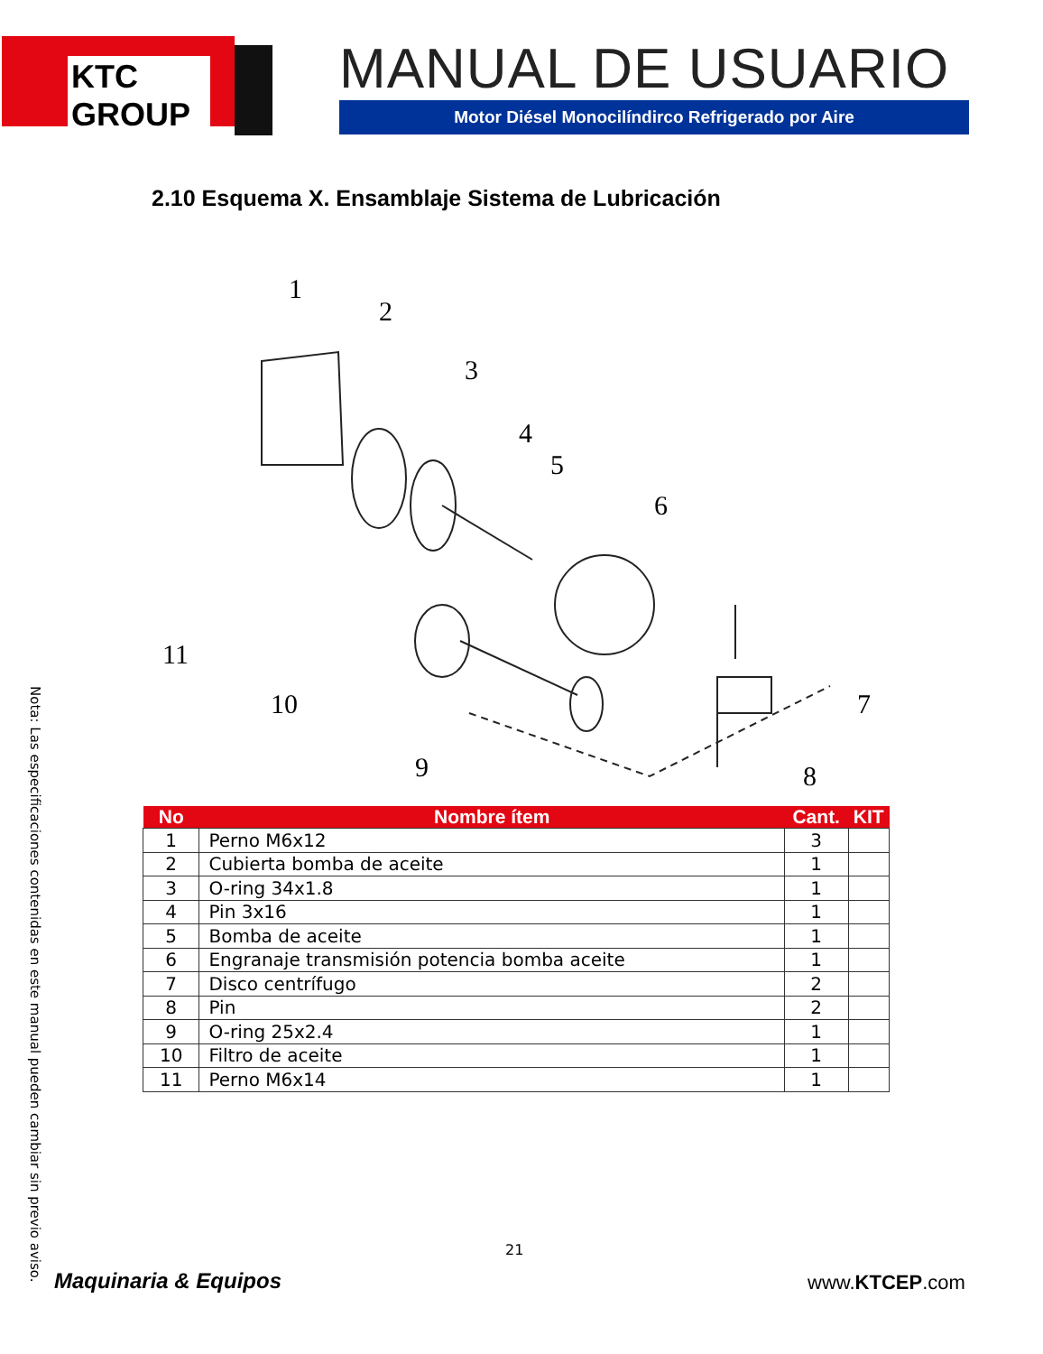KTC GROUP
MANUAL DE USUARIO
Motor Diésel Monocilíndirco Refrigerado por Aire
2.10 Esquema X. Ensamblaje Sistema de Lubricación
1
2
3
4
5
6
7
8
9
10
11
| No | Nombre ítem | Cant. | KIT |
| --- | --- | --- | --- |
| 1 | Perno M6x12 | 3 | |
| 2 | Cubierta bomba de aceite | 1 | |
| 3 | O-ring 34x1.8 | 1 | |
| 4 | Pin 3x16 | 1 | |
| 5 | Bomba de aceite | 1 | |
| 6 | Engranaje transmisión potencia bomba aceite | 1 | |
| 7 | Disco centrífugo | 2 | |
| 8 | Pin | 2 | |
| 9 | O-ring 25x2.4 | 1 | |
| 10 | Filtro de aceite | 1 | |
| 11 | Perno M6x14 | 1 | |
Nota: Las especificaciones contenidas en este manual pueden cambiar sin previo aviso.
21
Maquinaria & Equipos www.KTCEP.com